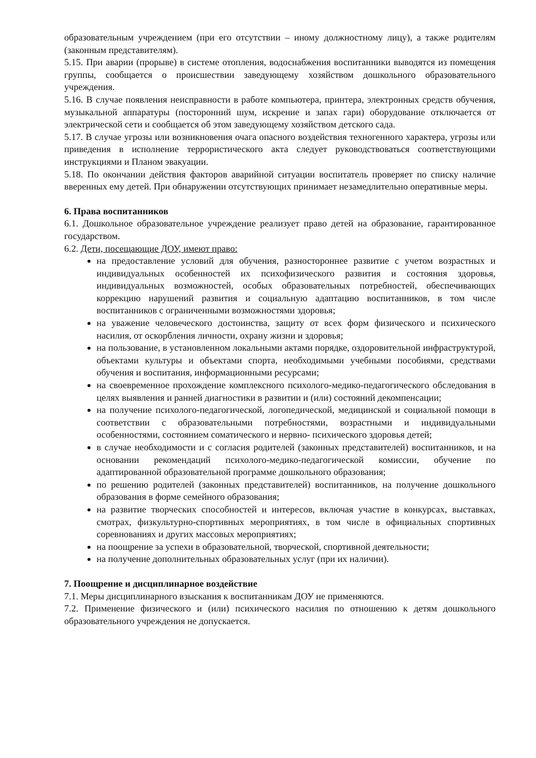образовательным учреждением (при его отсутствии – иному должностному лицу), а также родителям (законным представителям).
5.15. При аварии (прорыве) в системе отопления, водоснабжения воспитанники выводятся из помещения группы, сообщается о происшествии заведующему хозяйством дошкольного образовательного учреждения.
5.16. В случае появления неисправности в работе компьютера, принтера, электронных средств обучения, музыкальной аппаратуры (посторонний шум, искрение и запах гари) оборудование отключается от электрической сети и сообщается об этом заведующему хозяйством детского сада.
5.17. В случае угрозы или возникновения очага опасного воздействия техногенного характера, угрозы или приведения в исполнение террористического акта следует руководствоваться соответствующими инструкциями и Планом эвакуации.
5.18. По окончании действия факторов аварийной ситуации воспитатель проверяет по списку наличие вверенных ему детей. При обнаружении отсутствующих принимает незамедлительно оперативные меры.
6. Права воспитанников
6.1. Дошкольное образовательное учреждение реализует право детей на образование, гарантированное государством.
6.2. Дети, посещающие ДОУ, имеют право:
на предоставление условий для обучения, разностороннее развитие с учетом возрастных и индивидуальных особенностей их психофизического развития и состояния здоровья, индивидуальных возможностей, особых образовательных потребностей, обеспечивающих коррекцию нарушений развития и социальную адаптацию воспитанников, в том числе воспитанников с ограниченными возможностями здоровья;
на уважение человеческого достоинства, защиту от всех форм физического и психического насилия, от оскорбления личности, охрану жизни и здоровья;
на пользование, в установленном локальными актами порядке, оздоровительной инфраструктурой, объектами культуры и объектами спорта, необходимыми учебными пособиями, средствами обучения и воспитания, информационными ресурсами;
на своевременное прохождение комплексного психолого-медико-педагогического обследования в целях выявления и ранней диагностики в развитии и (или) состояний декомпенсации;
на получение психолого-педагогической, логопедической, медицинской и социальной помощи в соответствии с образовательными потребностями, возрастными и индивидуальными особенностями, состоянием соматического и нервно- психического здоровья детей;
в случае необходимости и с согласия родителей (законных представителей) воспитанников, и на основании рекомендаций психолого-медико-педагогической комиссии, обучение по адаптированной образовательной программе дошкольного образования;
по решению родителей (законных представителей) воспитанников, на получение дошкольного образования в форме семейного образования;
на развитие творческих способностей и интересов, включая участие в конкурсах, выставках, смотрах, физкультурно-спортивных мероприятиях, в том числе в официальных спортивных соревнованиях и других массовых мероприятиях;
на поощрение за успехи в образовательной, творческой, спортивной деятельности;
на получение дополнительных образовательных услуг (при их наличии).
7. Поощрение и дисциплинарное воздействие
7.1. Меры дисциплинарного взыскания к воспитанникам ДОУ не применяются.
7.2. Применение физического и (или) психического насилия по отношению к детям дошкольного образовательного учреждения не допускается.